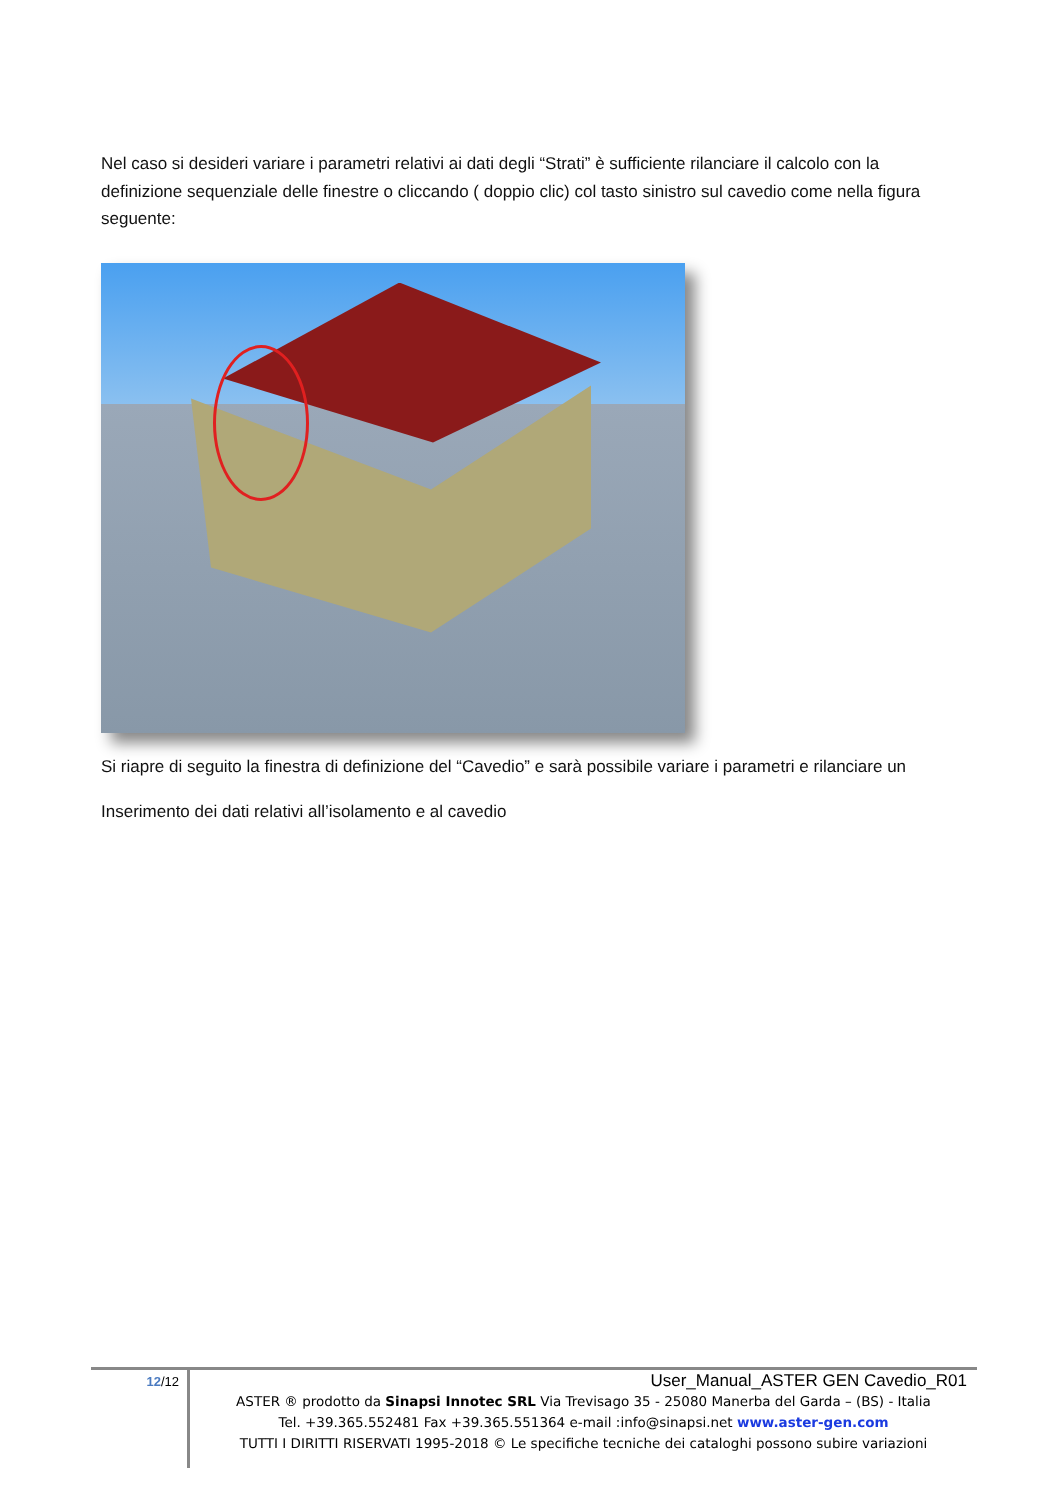Nel caso si desideri variare i parametri relativi ai dati degli “Strati” è sufficiente rilanciare il calcolo con la definizione sequenziale delle finestre o cliccando ( doppio clic) col tasto sinistro sul cavedio come nella figura seguente:
Si riapre di seguito la finestra di definizione del “Cavedio” e sarà possibile variare i parametri e rilanciare un
Inserimento dei dati relativi all’isolamento e al cavedio
12/12
User_Manual_ASTER GEN Cavedio_R01
ASTER ® prodotto da Sinapsi Innotec SRL Via Trevisago 35 - 25080 Manerba del Garda – (BS) - Italia
Tel. +39.365.552481 Fax +39.365.551364 e-mail :info@sinapsi.net www.aster-gen.com
TUTTI I DIRITTI RISERVATI 1995-2018 © Le specifiche tecniche dei cataloghi possono subire variazioni